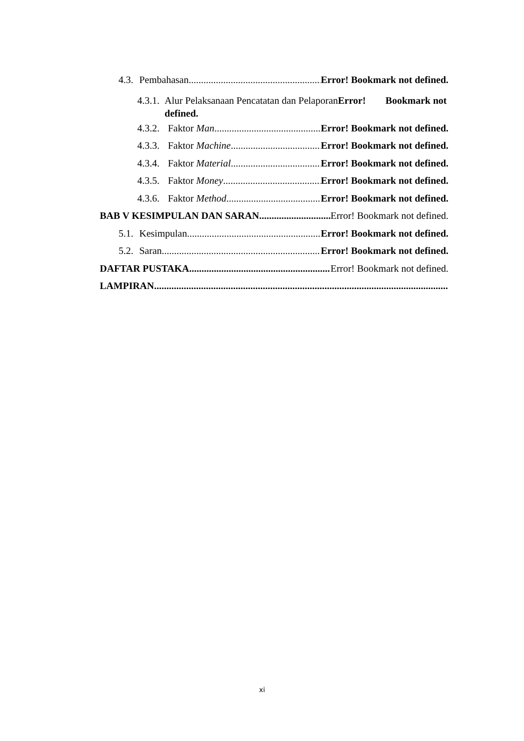4.3. Pembahasan Error! Bookmark not defined.
4.3.1. Alur Pelaksanaan Pencatatan dan PelaporanError! Bookmark not defined.
4.3.2. Faktor Man Error! Bookmark not defined.
4.3.3. Faktor Machine Error! Bookmark not defined.
4.3.4. Faktor Material Error! Bookmark not defined.
4.3.5. Faktor Money Error! Bookmark not defined.
4.3.6. Faktor Method Error! Bookmark not defined.
BAB V KESIMPULAN DAN SARAN Error! Bookmark not defined.
5.1. Kesimpulan Error! Bookmark not defined.
5.2. Saran Error! Bookmark not defined.
DAFTAR PUSTAKA Error! Bookmark not defined.
LAMPIRAN
xi